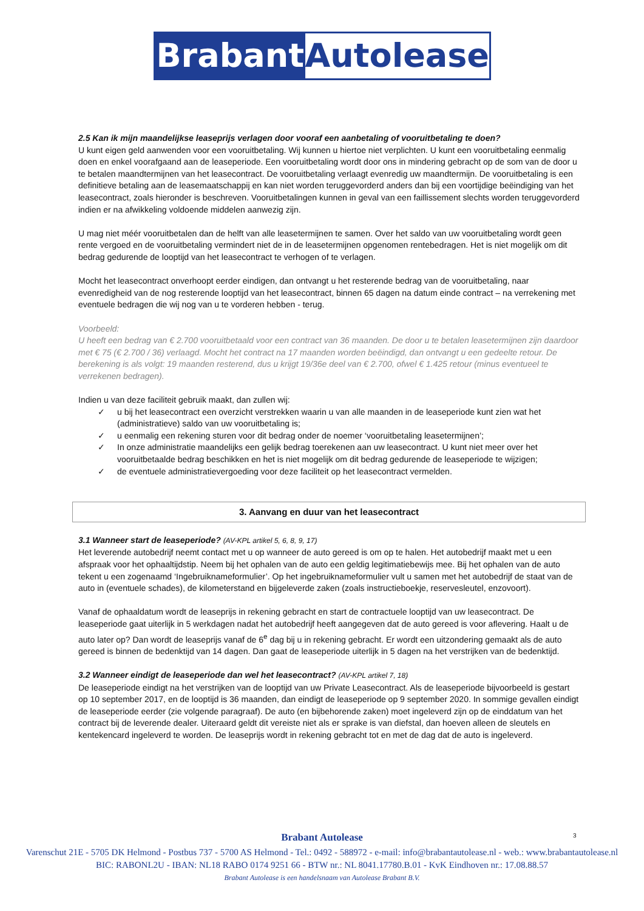Brabant Autolease
2.5 Kan ik mijn maandelijkse leaseprijs verlagen door vooraf een aanbetaling of vooruitbetaling te doen?
U kunt eigen geld aanwenden voor een vooruitbetaling. Wij kunnen u hiertoe niet verplichten. U kunt een vooruitbetaling eenmalig doen en enkel voorafgaand aan de leaseperiode. Een vooruitbetaling wordt door ons in mindering gebracht op de som van de door u te betalen maandtermijnen van het leasecontract. De vooruitbetaling verlaagt evenredig uw maandtermijn. De vooruitbetaling is een definitieve betaling aan de leasemaatschappij en kan niet worden teruggevorderd anders dan bij een voortijdige beëindiging van het leasecontract, zoals hieronder is beschreven. Vooruitbetalingen kunnen in geval van een faillissement slechts worden teruggevorderd indien er na afwikkeling voldoende middelen aanwezig zijn.
U mag niet méér vooruitbetalen dan de helft van alle leasetermijnen te samen. Over het saldo van uw vooruitbetaling wordt geen rente vergoed en de vooruitbetaling vermindert niet de in de leasetermijnen opgenomen rentebedragen. Het is niet mogelijk om dit bedrag gedurende de looptijd van het leasecontract te verhogen of te verlagen.
Mocht het leasecontract onverhoopt eerder eindigen, dan ontvangt u het resterende bedrag van de vooruitbetaling, naar evenredigheid van de nog resterende looptijd van het leasecontract, binnen 65 dagen na datum einde contract – na verrekening met eventuele bedragen die wij nog van u te vorderen hebben - terug.
Voorbeeld:
U heeft een bedrag van € 2.700 vooruitbetaald voor een contract van 36 maanden. De door u te betalen leasetermijnen zijn daardoor met € 75 (€ 2.700 / 36) verlaagd. Mocht het contract na 17 maanden worden beëindigd, dan ontvangt u een gedeelte retour. De berekening is als volgt: 19 maanden resterend, dus u krijgt 19/36e deel van € 2.700, ofwel € 1.425 retour (minus eventueel te verrekenen bedragen).
Indien u van deze faciliteit gebruik maakt, dan zullen wij:
✓ u bij het leasecontract een overzicht verstrekken waarin u van alle maanden in de leaseperiode kunt zien wat het (administratieve) saldo van uw vooruitbetaling is;
✓ u eenmalig een rekening sturen voor dit bedrag onder de noemer ‘vooruitbetaling leasetermijnen’;
✓ In onze administratie maandelijks een gelijk bedrag toerekenen aan uw leasecontract. U kunt niet meer over het vooruitbetaalde bedrag beschikken en het is niet mogelijk om dit bedrag gedurende de leaseperiode te wijzigen;
✓ de eventuele administratievergoeding voor deze faciliteit op het leasecontract vermelden.
3. Aanvang en duur van het leasecontract
3.1 Wanneer start de leaseperiode? (AV-KPL artikel 5, 6, 8, 9, 17)
Het leverende autobedrijf neemt contact met u op wanneer de auto gereed is om op te halen. Het autobedrijf maakt met u een afspraak voor het ophaaltijdstip. Neem bij het ophalen van de auto een geldig legitimatiebewijs mee. Bij het ophalen van de auto tekent u een zogenaamd ‘Ingebruiknameformulier’. Op het ingebruiknameformulier vult u samen met het autobedrijf de staat van de auto in (eventuele schades), de kilometerstand en bijgeleverde zaken (zoals instructieboekje, reservesleutel, enzovoort).
Vanaf de ophaaldatum wordt de leaseprijs in rekening gebracht en start de contractuele looptijd van uw leasecontract. De leaseperiode gaat uiterlijk in 5 werkdagen nadat het autobedrijf heeft aangegeven dat de auto gereed is voor aflevering. Haalt u de auto later op? Dan wordt de leaseprijs vanaf de 6<sup>e</sup> dag bij u in rekening gebracht. Er wordt een uitzondering gemaakt als de auto gereed is binnen de bedenktijd van 14 dagen. Dan gaat de leaseperiode uiterlijk in 5 dagen na het verstrijken van de bedenktijd.
3.2 Wanneer eindigt de leaseperiode dan wel het leasecontract? (AV-KPL artikel 7, 18)
De leaseperiode eindigt na het verstrijken van de looptijd van uw Private Leasecontract. Als de leaseperiode bijvoorbeeld is gestart op 10 september 2017, en de looptijd is 36 maanden, dan eindigt de leaseperiode op 9 september 2020. In sommige gevallen eindigt de leaseperiode eerder (zie volgende paragraaf). De auto (en bijbehorende zaken) moet ingeleverd zijn op de einddatum van het contract bij de leverende dealer. Uiteraard geldt dit vereiste niet als er sprake is van diefstal, dan hoeven alleen de sleutels en kentekencard ingeleverd te worden. De leaseprijs wordt in rekening gebracht tot en met de dag dat de auto is ingeleverd.
3
Brabant Autolease
Varenschut 21E - 5705 DK Helmond - Postbus 737 - 5700 AS Helmond - Tel.: 0492 - 588972 - e-mail: info@brabantautolease.nl - web.: www.brabantautolease.nl
BIC: RABONL2U - IBAN: NL18 RABO 0174 9251 66 - BTW nr.: NL 8041.17780.B.01 - KvK Eindhoven nr.: 17.08.88.57
Brabant Autolease is een handelsnaam van Autolease Brabant B.V.